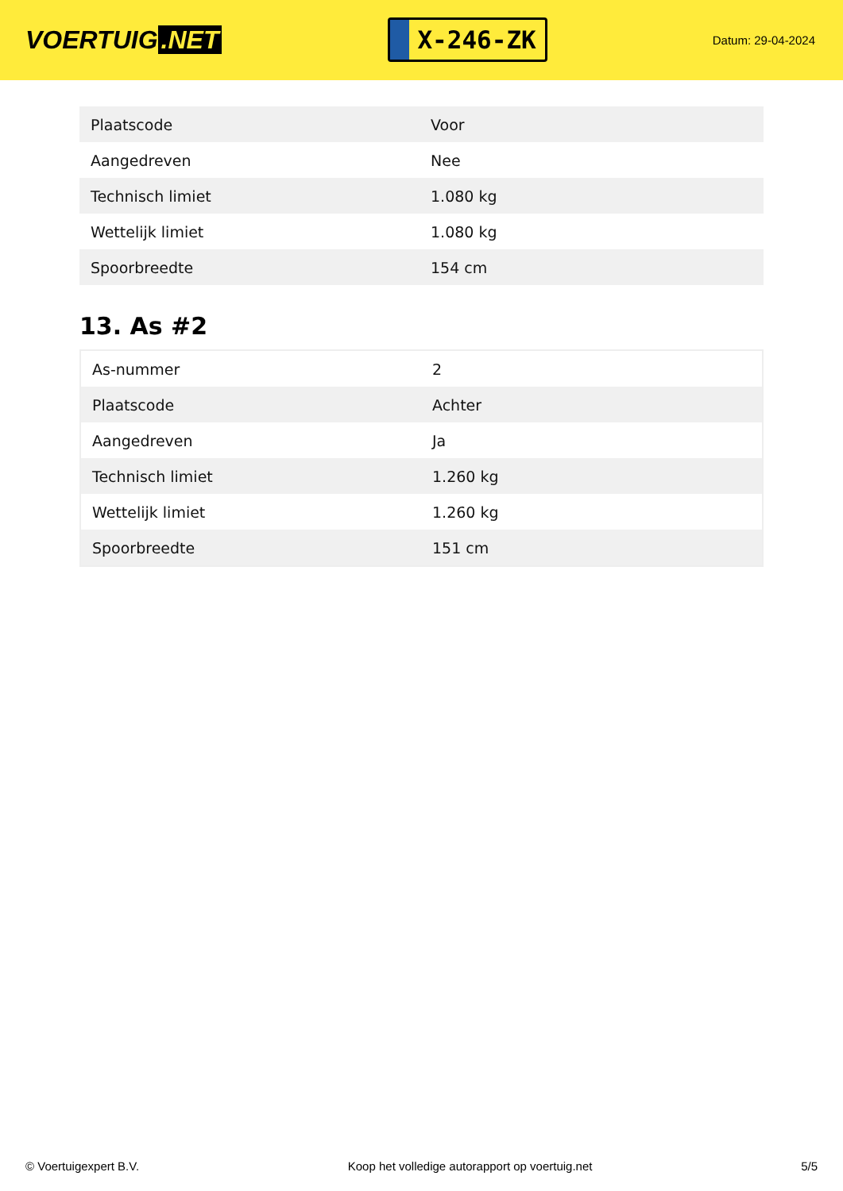VOERTUIG.NET
X-246-ZK
Datum: 29-04-2024
| Plaatscode | Voor |
| Aangedreven | Nee |
| Technisch limiet | 1.080 kg |
| Wettelijk limiet | 1.080 kg |
| Spoorbreedte | 154 cm |
13. As #2
| As-nummer | 2 |
| Plaatscode | Achter |
| Aangedreven | Ja |
| Technisch limiet | 1.260 kg |
| Wettelijk limiet | 1.260 kg |
| Spoorbreedte | 151 cm |
© Voertuigexpert B.V. Koop het volledige autorapport op voertuig.net 5/5